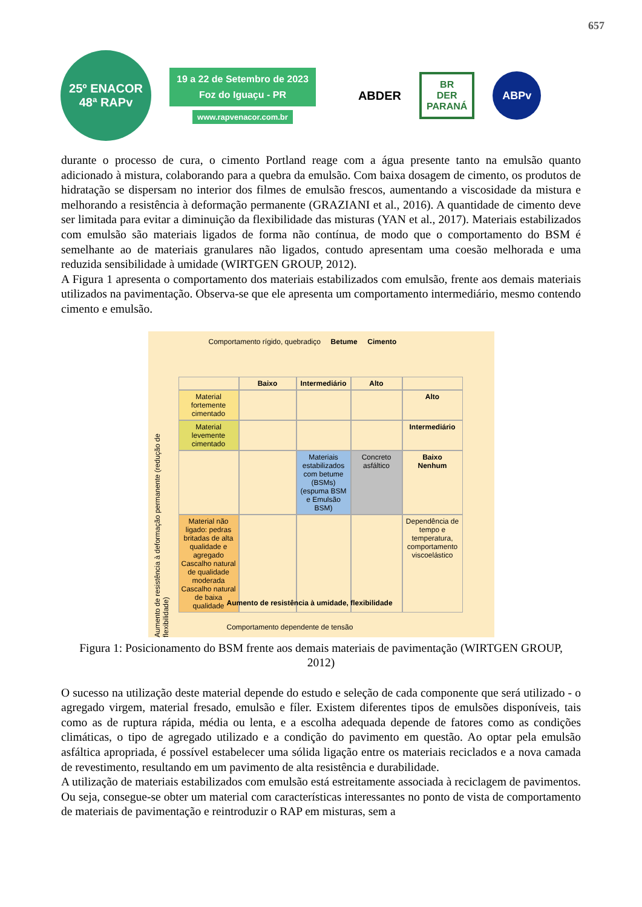657
25º ENACOR
48ª RAPv
19 a 22 de Setembro de 2023
Foz do Iguaçu - PR
www.rapvenacor.com.br
ABDER BR
DER
PARANÁ ABPv
durante o processo de cura, o cimento Portland reage com a água presente tanto na emulsão quanto adicionado à mistura, colaborando para a quebra da emulsão. Com baixa dosagem de cimento, os produtos de hidratação se dispersam no interior dos filmes de emulsão frescos, aumentando a viscosidade da mistura e melhorando a resistência à deformação permanente (GRAZIANI et al., 2016). A quantidade de cimento deve ser limitada para evitar a diminuição da flexibilidade das misturas (YAN et al., 2017). Materiais estabilizados com emulsão são materiais ligados de forma não contínua, de modo que o comportamento do BSM é semelhante ao de materiais granulares não ligados, contudo apresentam uma coesão melhorada e uma reduzida sensibilidade à umidade (WIRTGEN GROUP, 2012).
A Figura 1 apresenta o comportamento dos materiais estabilizados com emulsão, frente aos demais materiais utilizados na pavimentação. Observa-se que ele apresenta um comportamento intermediário, mesmo contendo cimento e emulsão.
Comportamento rígido, quebradiço Betume Cimento
Baixo
Intermediário
Alto
Material fortemente cimentado
Alto
Material levemente cimentado
Intermediário
Materiais estabilizados com betume (BSMs) (espuma BSM e Emulsão BSM)
Concreto asfáltico
Baixo
Nenhum
Material não ligado: pedras britadas de alta qualidade e agregado Cascalho natural de qualidade moderada Cascalho natural de baixa qualidade
Dependência de tempo e temperatura, comportamento viscoelástico
Aumento de resistência à deformação permanente (redução de flexibilidade)
Aumento de resistência à umidade, flexibilidade
Comportamento dependente de tensão
Figura 1: Posicionamento do BSM frente aos demais materiais de pavimentação (WIRTGEN GROUP, 2012)
O sucesso na utilização deste material depende do estudo e seleção de cada componente que será utilizado - o agregado virgem, material fresado, emulsão e fíler. Existem diferentes tipos de emulsões disponíveis, tais como as de ruptura rápida, média ou lenta, e a escolha adequada depende de fatores como as condições climáticas, o tipo de agregado utilizado e a condição do pavimento em questão. Ao optar pela emulsão asfáltica apropriada, é possível estabelecer uma sólida ligação entre os materiais reciclados e a nova camada de revestimento, resultando em um pavimento de alta resistência e durabilidade.
A utilização de materiais estabilizados com emulsão está estreitamente associada à reciclagem de pavimentos. Ou seja, consegue-se obter um material com características interessantes no ponto de vista de comportamento de materiais de pavimentação e reintroduzir o RAP em misturas, sem a